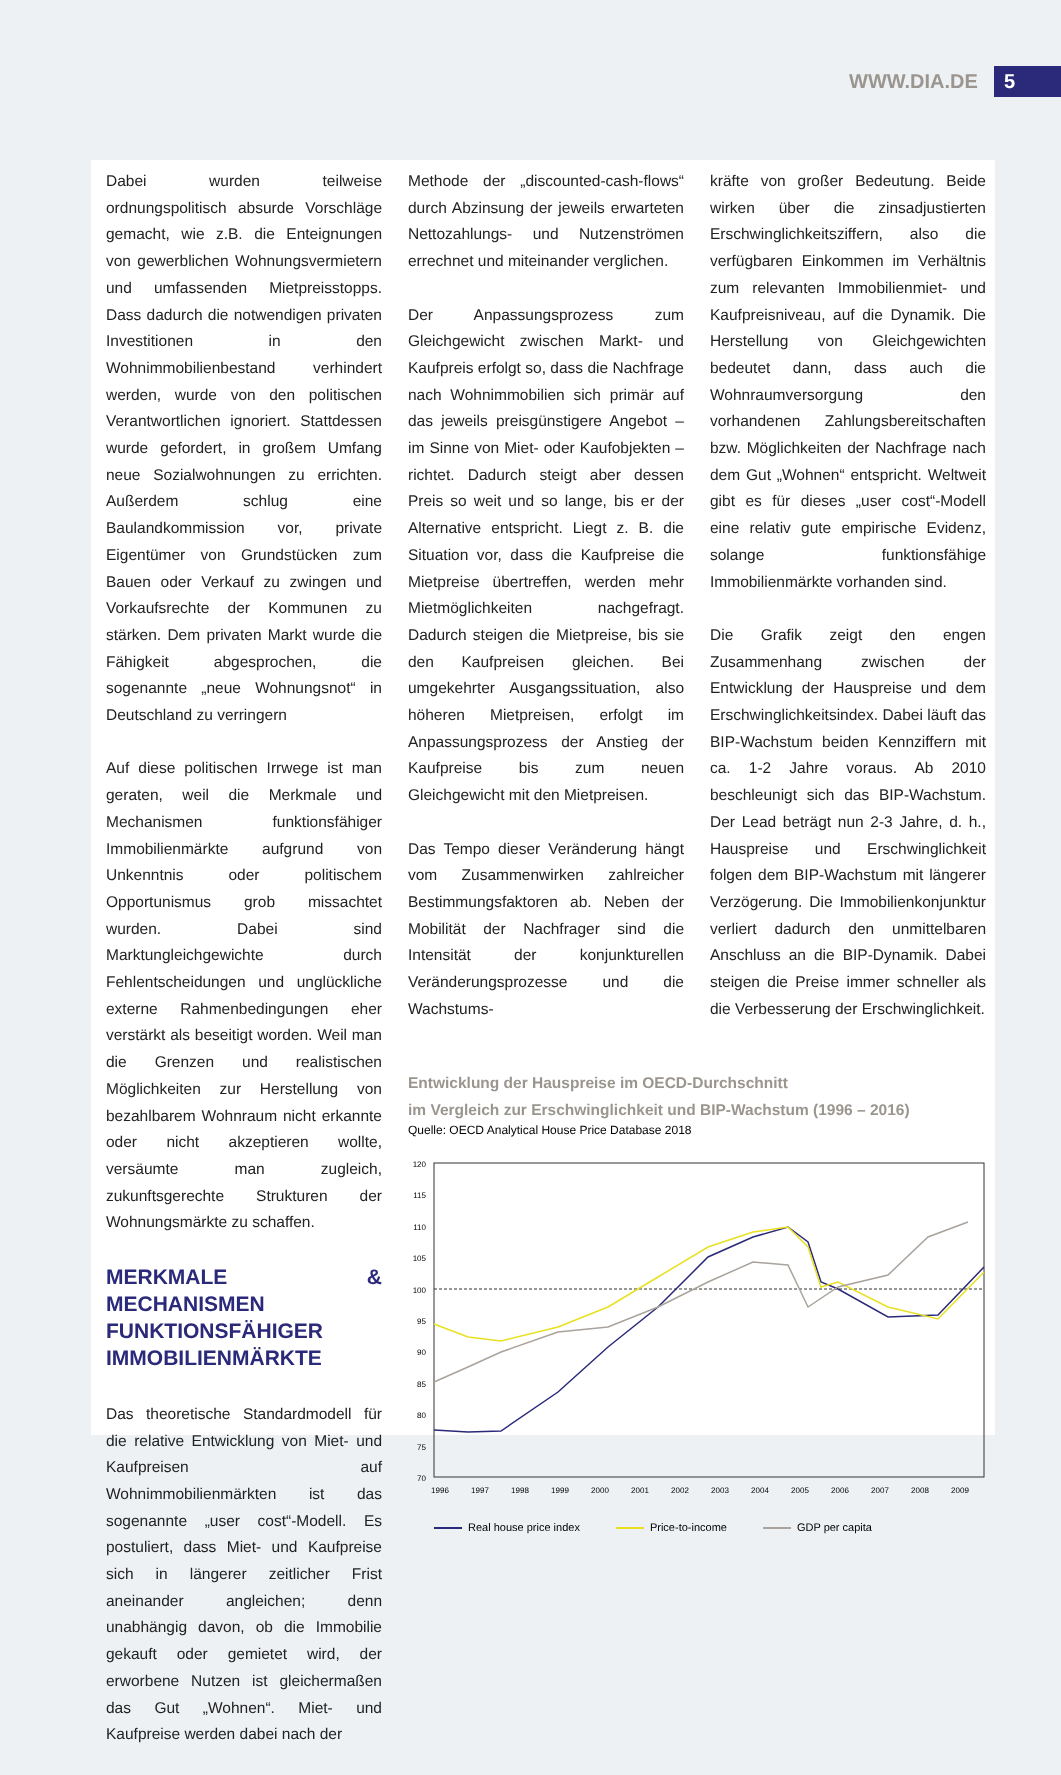WWW.DIA.DE 5
Dabei wurden teilweise ordnungspolitisch absurde Vorschläge gemacht, wie z.B. die Enteignungen von gewerblichen Wohnungsvermietern und umfassenden Mietpreisstopps. Dass dadurch die notwendigen privaten Investitionen in den Wohnimmobilienbestand verhindert werden, wurde von den politischen Verantwortlichen ignoriert. Stattdessen wurde gefordert, in großem Umfang neue Sozialwohnungen zu errichten. Außerdem schlug eine Baulandkommission vor, private Eigentümer von Grundstücken zum Bauen oder Verkauf zu zwingen und Vorkaufsrechte der Kommunen zu stärken. Dem privaten Markt wurde die Fähigkeit abgesprochen, die sogenannte „neue Wohnungsnot“ in Deutschland zu verringern
Auf diese politischen Irrwege ist man geraten, weil die Merkmale und Mechanismen funktionsfähiger Immobilienmärkte aufgrund von Unkenntnis oder politischem Opportunismus grob missachtet wurden. Dabei sind Marktungleichgewichte durch Fehlentscheidungen und unglückliche externe Rahmenbedingungen eher verstärkt als beseitigt worden. Weil man die Grenzen und realistischen Möglichkeiten zur Herstellung von bezahlbarem Wohnraum nicht erkannte oder nicht akzeptieren wollte, versäumte man zugleich, zukunftsgerechte Strukturen der Wohnungsmärkte zu schaffen.
MERKMALE & MECHANISMEN FUNKTIONSFÄHIGER IMMOBILIENMÄRKTE
Das theoretische Standardmodell für die relative Entwicklung von Miet- und Kaufpreisen auf Wohnimmobilienmärkten ist das sogenannte „user cost“-Modell. Es postuliert, dass Miet- und Kaufpreise sich in längerer zeitlicher Frist aneinander angleichen; denn unabhängig davon, ob die Immobilie gekauft oder gemietet wird, der erworbene Nutzen ist gleichermaßen das Gut „Wohnen“. Miet- und Kaufpreise werden dabei nach der
Methode der „discounted-cash-flows“ durch Abzinsung der jeweils erwarteten Nettozahlungs- und Nutzenströmen errechnet und miteinander verglichen.
Der Anpassungsprozess zum Gleichgewicht zwischen Markt- und Kaufpreis erfolgt so, dass die Nachfrage nach Wohnimmobilien sich primär auf das jeweils preisgünstigere Angebot – im Sinne von Miet- oder Kaufobjekten – richtet. Dadurch steigt aber dessen Preis so weit und so lange, bis er der Alternative entspricht. Liegt z. B. die Situation vor, dass die Kaufpreise die Mietpreise übertreffen, werden mehr Mietmöglichkeiten nachgefragt. Dadurch steigen die Mietpreise, bis sie den Kaufpreisen gleichen. Bei umgekehrter Ausgangssituation, also höheren Mietpreisen, erfolgt im Anpassungsprozess der Anstieg der Kaufpreise bis zum neuen Gleichgewicht mit den Mietpreisen.
Das Tempo dieser Veränderung hängt vom Zusammenwirken zahlreicher Bestimmungsfaktoren ab. Neben der Mobilität der Nachfrager sind die Intensität der konjunkturellen Veränderungsprozesse und die Wachstums-
kräfte von großer Bedeutung. Beide wirken über die zinsadjustierten Erschwinglichkeitsziffern, also die verfügbaren Einkommen im Verhältnis zum relevanten Immobilienmiet- und Kaufpreisniveau, auf die Dynamik. Die Herstellung von Gleichgewichten bedeutet dann, dass auch die Wohnraumversorgung den vorhandenen Zahlungsbereitschaften bzw. Möglichkeiten der Nachfrage nach dem Gut „Wohnen“ entspricht. Weltweit gibt es für dieses „user cost“-Modell eine relativ gute empirische Evidenz, solange funktionsfähige Immobilienmärkte vorhanden sind.
Die Grafik zeigt den engen Zusammenhang zwischen der Entwicklung der Hauspreise und dem Erschwinglichkeitsindex. Dabei läuft das BIP-Wachstum beiden Kennziffern mit ca. 1-2 Jahre voraus. Ab 2010 beschleunigt sich das BIP-Wachstum. Der Lead beträgt nun 2-3 Jahre, d. h., Hauspreise und Erschwinglichkeit folgen dem BIP-Wachstum mit längerer Verzögerung. Die Immobilienkonjunktur verliert dadurch den unmittelbaren Anschluss an die BIP-Dynamik. Dabei steigen die Preise immer schneller als die Verbesserung der Erschwinglichkeit.
Entwicklung der Hauspreise im OECD-Durchschnitt
im Vergleich zur Erschwinglichkeit und BIP-Wachstum (1996 – 2016)
Quelle: OECD Analytical House Price Database 2018
120
115
110
105
100
95
90
85
80
75
70
1996
1997
1998
1999
2000
2001
2002
2003
2004
2005
2006
2007
2008
2009
Real house price index Price-to-income GDP per capita